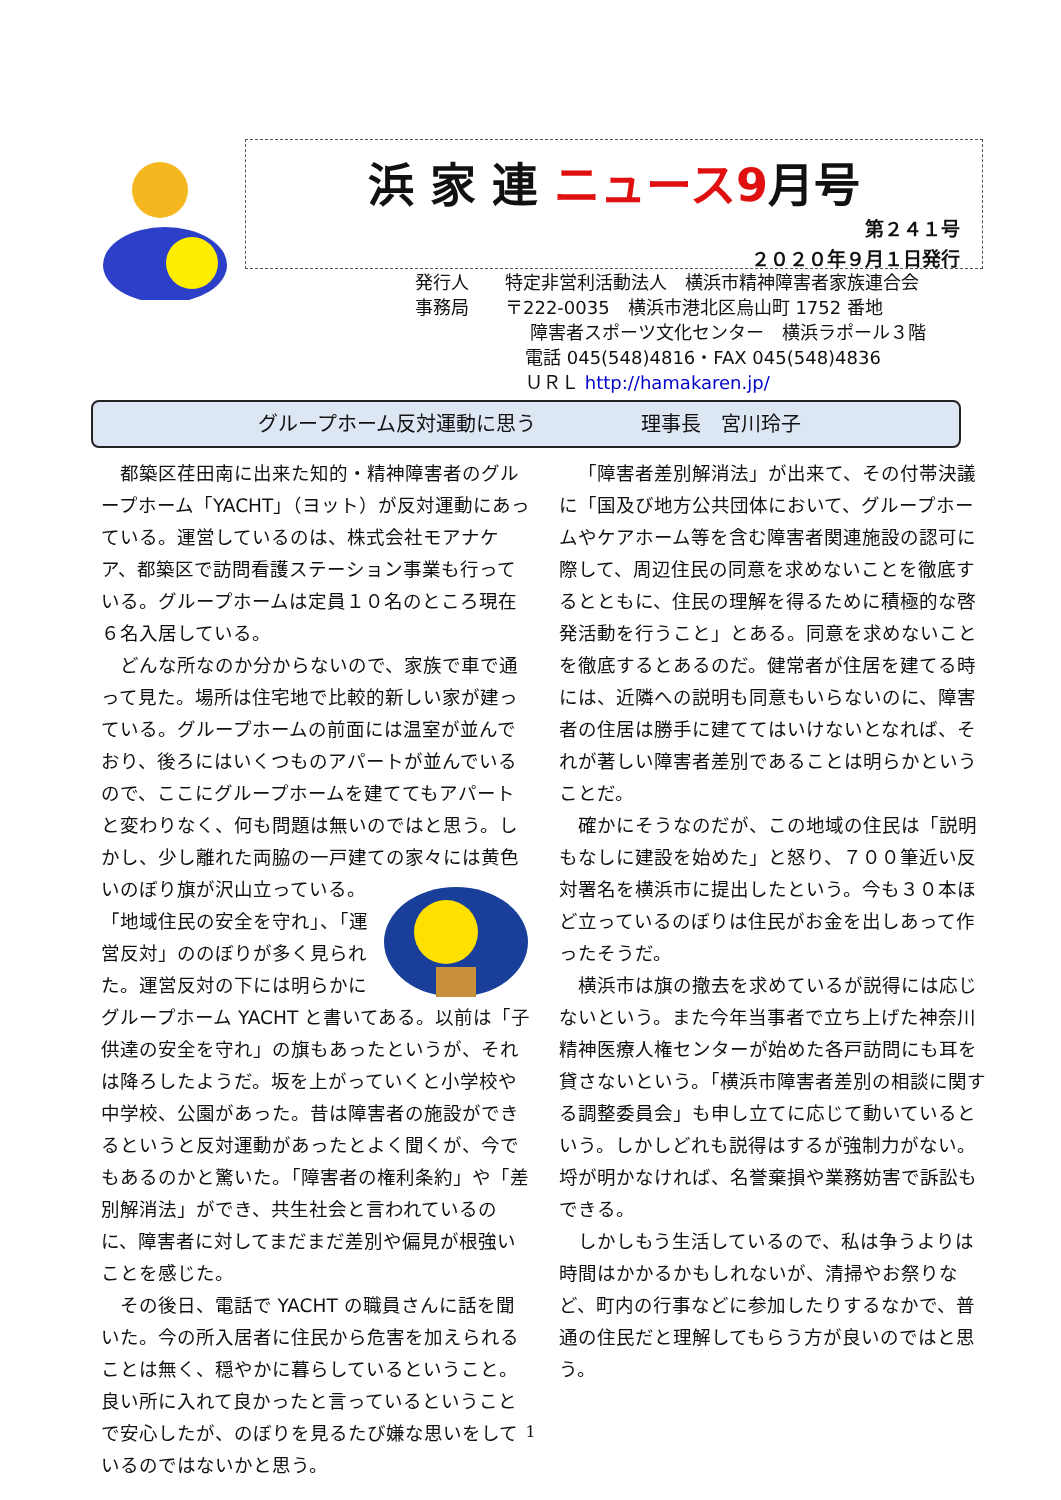浜 家 連 ニュース9月号
第２４１号
２０２０年９月１日発行
発行人　　特定非営利活動法人　横浜市精神障害者家族連合会
事務局　　〒222-0035　横浜市港北区烏山町 1752 番地
障害者スポーツ文化センター　横浜ラポール３階
電話 045(548)4816・FAX 045(548)4836
ＵＲＬ http://hamakaren.jp/
グループホーム反対運動に思う 理事長　宮川玲子
都築区荏田南に出来た知的・精神障害者のグループホーム「YACHT」（ヨット）が反対運動にあっている。運営しているのは、株式会社モアナケア、都築区で訪問看護ステーション事業も行っている。グループホームは定員１０名のところ現在６名入居している。
どんな所なのか分からないので、家族で車で通って見た。場所は住宅地で比較的新しい家が建っている。グループホームの前面には温室が並んでおり、後ろにはいくつものアパートが並んでいるので、ここにグループホームを建ててもアパートと変わりなく、何も問題は無いのではと思う。しかし、少し離れた両脇の一戸建ての家々には黄色いのぼり旗が沢山立っている。「地域住民の安全を守れ」、「運営反対」ののぼりが多く見られた。運営反対の下には明らかにグループホーム YACHT と書いてある。以前は「子供達の安全を守れ」の旗もあったというが、それは降ろしたようだ。坂を上がっていくと小学校や中学校、公園があった。昔は障害者の施設ができるというと反対運動があったとよく聞くが、今でもあるのかと驚いた。「障害者の権利条約」や「差別解消法」ができ、共生社会と言われているのに、障害者に対してまだまだ差別や偏見が根強いことを感じた。
その後日、電話で YACHT の職員さんに話を聞いた。今の所入居者に住民から危害を加えられることは無く、穏やかに暮らしているということ。良い所に入れて良かったと言っているということで安心したが、のぼりを見るたび嫌な思いをしているのではないかと思う。
「障害者差別解消法」が出来て、その付帯決議に「国及び地方公共団体において、グループホームやケアホーム等を含む障害者関連施設の認可に際して、周辺住民の同意を求めないことを徹底するとともに、住民の理解を得るために積極的な啓発活動を行うこと」とある。同意を求めないことを徹底するとあるのだ。健常者が住居を建てる時には、近隣への説明も同意もいらないのに、障害者の住居は勝手に建ててはいけないとなれば、それが著しい障害者差別であることは明らかということだ。
確かにそうなのだが、この地域の住民は「説明もなしに建設を始めた」と怒り、７００筆近い反対署名を横浜市に提出したという。今も３０本ほど立っているのぼりは住民がお金を出しあって作ったそうだ。
横浜市は旗の撤去を求めているが説得には応じないという。また今年当事者で立ち上げた神奈川精神医療人権センターが始めた各戸訪問にも耳を貸さないという。「横浜市障害者差別の相談に関する調整委員会」も申し立てに応じて動いているという。しかしどれも説得はするが強制力がない。埒が明かなければ、名誉棄損や業務妨害で訴訟もできる。
しかしもう生活しているので、私は争うよりは時間はかかるかもしれないが、清掃やお祭りなど、町内の行事などに参加したりするなかで、普通の住民だと理解してもらう方が良いのではと思う。
1